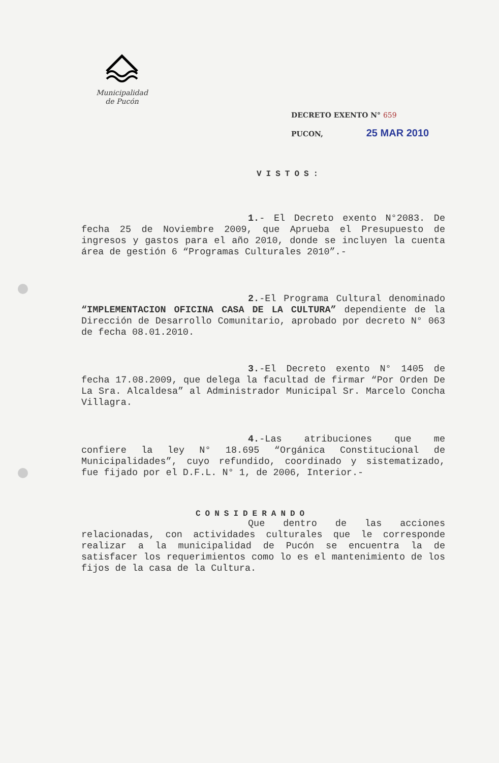Municipalidad
de Pucón
DECRETO EXENTO N° 659
PUCON, 25 MAR 2010
VISTOS:
1.- El Decreto exento N°2083. De fecha 25 de Noviembre 2009, que Aprueba el Presupuesto de ingresos y gastos para el año 2010, donde se incluyen la cuenta área de gestión 6 “Programas Culturales 2010”.-
2.-El Programa Cultural denominado “IMPLEMENTACION OFICINA CASA DE LA CULTURA” dependiente de la Dirección de Desarrollo Comunitario, aprobado por decreto N° 063 de fecha 08.01.2010.
3.-El Decreto exento N° 1405 de fecha 17.08.2009, que delega la facultad de firmar “Por Orden De La Sra. Alcaldesa” al Administrador Municipal Sr. Marcelo Concha Villagra.
4.-Las atribuciones que me confiere la ley N° 18.695 “Orgánica Constitucional de Municipalidades”, cuyo refundido, coordinado y sistematizado, fue fijado por el D.F.L. N° 1, de 2006, Interior.-
CONSIDERANDO
Que dentro de las acciones relacionadas, con actividades culturales que le corresponde realizar a la municipalidad de Pucón se encuentra la de satisfacer los requerimientos como lo es el mantenimiento de los fijos de la casa de la Cultura.